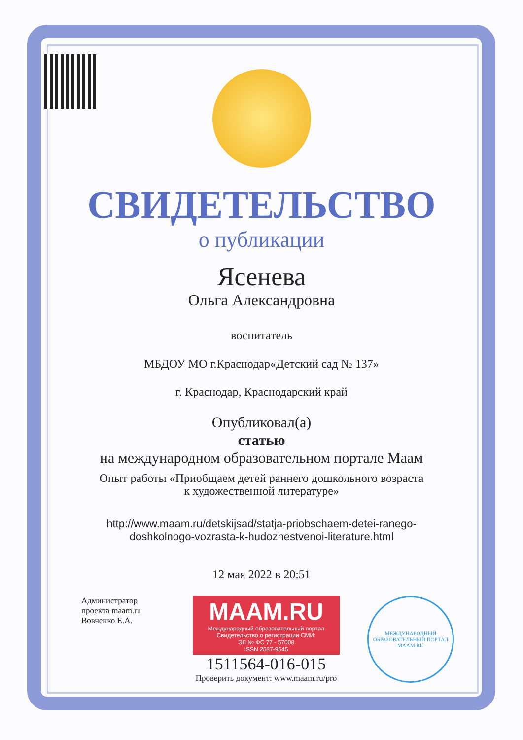СВИДЕТЕЛЬСТВО
о публикации
Ясенева
Ольга Александровна
воспитатель
МБДОУ МО г.Краснодар«Детский сад № 137»
г. Краснодар, Краснодарский край
Опубликовал(а)
статью
на международном образовательном портале Маам
Опыт работы «Приобщаем детей раннего дошкольного возраста
к художественной литературе»
http://www.maam.ru/detskijsad/statja-priobschaem-detei-ranego-
doshkolnogo-vozrasta-k-hudozhestvenoi-literature.html
12 мая 2022 в 20:51
Администратор проекта maam.ru Вовченко Е.А.
MAAM.RU
Международный образовательный портал
Свидетельство о регистрации СМИ:
ЭЛ № ФС 77 - 57008
ISSN 2587-9545
1511564-016-015
Проверить документ: www.maam.ru/pro
МЕЖДУНАРОДНЫЙ ОБРАЗОВАТЕЛЬНЫЙ ПОРТАЛ
MAAM.RU